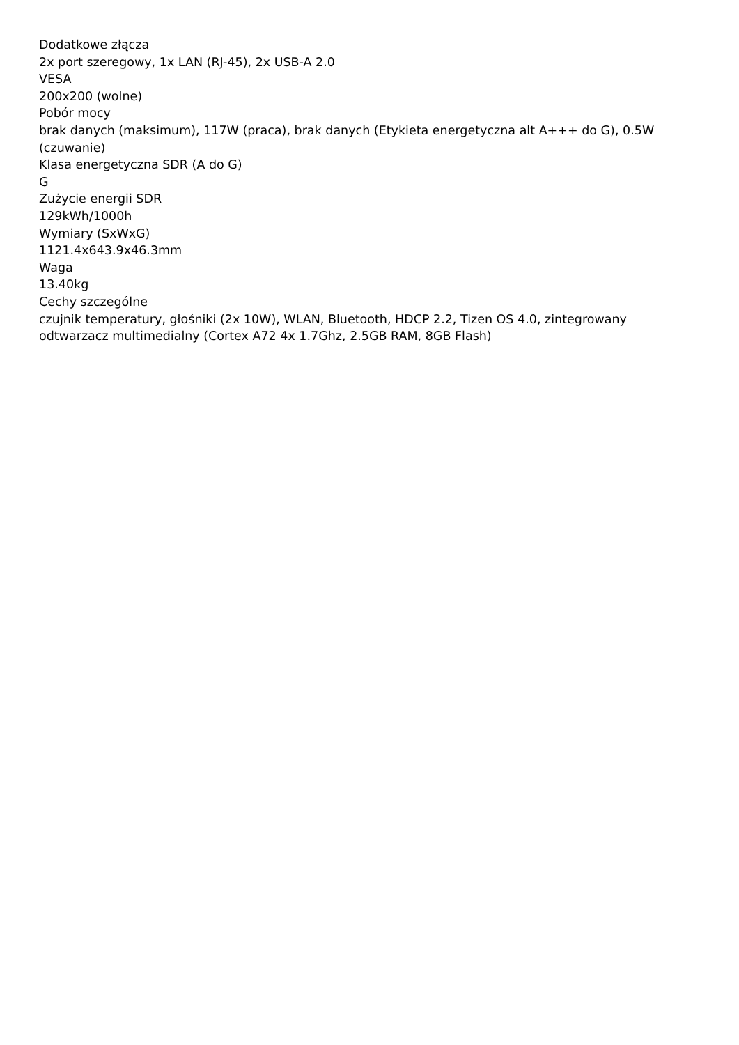Dodatkowe złącza
2x port szeregowy, 1x LAN (RJ-45), 2x USB-A 2.0
VESA
200x200 (wolne)
Pobór mocy
brak danych (maksimum), 117W (praca), brak danych (Etykieta energetyczna alt A+++ do G), 0.5W (czuwanie)
Klasa energetyczna SDR (A do G)
G
Zużycie energii SDR
129kWh/1000h
Wymiary (SxWxG)
1121.4x643.9x46.3mm
Waga
13.40kg
Cechy szczególne
czujnik temperatury, głośniki (2x 10W), WLAN, Bluetooth, HDCP 2.2, Tizen OS 4.0, zintegrowany odtwarzacz multimedialny (Cortex A72 4x 1.7Ghz, 2.5GB RAM, 8GB Flash)